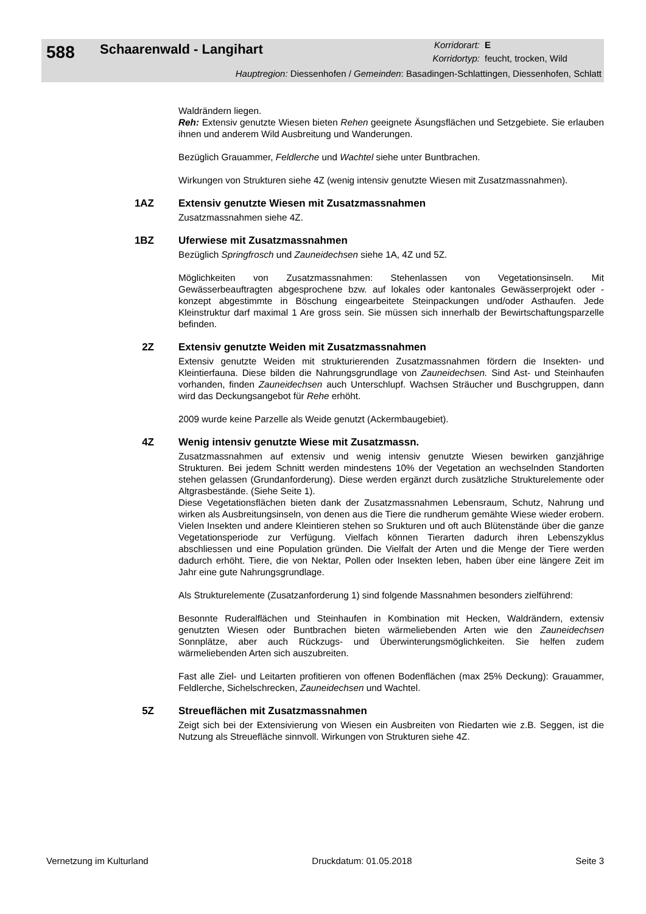588
Schaarenwald - Langihart
Korridorart:
E
Korridortyp:
feucht, trocken, Wild
Hauptregion: Diessenhofen / Gemeinden: Basadingen-Schlattingen, Diessenhofen, Schlatt
Waldrändern liegen.
Reh: Extensiv genutzte Wiesen bieten Rehen geeignete Äsungsflächen und Setzgebiete. Sie erlauben ihnen und anderem Wild Ausbreitung und Wanderungen.
Bezüglich Grauammer, Feldlerche und Wachtel siehe unter Buntbrachen.
Wirkungen von Strukturen siehe 4Z (wenig intensiv genutzte Wiesen mit Zusatzmassnahmen).
1AZ Extensiv genutzte Wiesen mit Zusatzmassnahmen
Zusatzmassnahmen siehe 4Z.
1BZ Uferwiese mit Zusatzmassnahmen
Bezüglich Springfrosch und Zauneidechsen siehe 1A, 4Z und 5Z.
Möglichkeiten von Zusatzmassnahmen: Stehenlassen von Vegetationsinseln. Mit Gewässerbeauftragten abgesprochene bzw. auf lokales oder kantonales Gewässerprojekt oder -konzept abgestimmte in Böschung eingearbeitete Steinpackungen und/oder Asthaufen. Jede Kleinstruktur darf maximal 1 Are gross sein. Sie müssen sich innerhalb der Bewirtschaftungsparzelle befinden.
2Z Extensiv genutzte Weiden mit Zusatzmassnahmen
Extensiv genutzte Weiden mit strukturierenden Zusatzmassnahmen fördern die Insekten- und Kleintierfauna. Diese bilden die Nahrungsgrundlage von Zauneidechsen. Sind Ast- und Steinhaufen vorhanden, finden Zauneidechsen auch Unterschlupf. Wachsen Sträucher und Buschgruppen, dann wird das Deckungsangebot für Rehe erhöht.
2009 wurde keine Parzelle als Weide genutzt (Ackermbaugebiet).
4Z Wenig intensiv genutzte Wiese mit Zusatzmassn.
Zusatzmassnahmen auf extensiv und wenig intensiv genutzte Wiesen bewirken ganzjährige Strukturen. Bei jedem Schnitt werden mindestens 10% der Vegetation an wechselnden Standorten stehen gelassen (Grundanforderung). Diese werden ergänzt durch zusätzliche Strukturelemente oder Altgrasbestände. (Siehe Seite 1).
Diese Vegetationsflächen bieten dank der Zusatzmassnahmen Lebensraum, Schutz, Nahrung und wirken als Ausbreitungsinseln, von denen aus die Tiere die rundherum gemähte Wiese wieder erobern. Vielen Insekten und andere Kleintieren stehen so Srukturen und oft auch Blütenstände über die ganze Vegetationsperiode zur Verfügung. Vielfach können Tierarten dadurch ihren Lebenszyklus abschliessen und eine Population gründen. Die Vielfalt der Arten und die Menge der Tiere werden dadurch erhöht. Tiere, die von Nektar, Pollen oder Insekten leben, haben über eine längere Zeit im Jahr eine gute Nahrungsgrundlage.
Als Strukturelemente (Zusatzanforderung 1) sind folgende Massnahmen besonders zielführend:
Besonnte Ruderalflächen und Steinhaufen in Kombination mit Hecken, Waldrändern, extensiv genutzten Wiesen oder Buntbrachen bieten wärmeliebenden Arten wie den Zauneidechsen Sonnplätze, aber auch Rückzugs- und Überwinterungsmöglichkeiten. Sie helfen zudem wärmeliebenden Arten sich auszubreiten.
Fast alle Ziel- und Leitarten profitieren von offenen Bodenflächen (max 25% Deckung): Grauammer, Feldlerche, Sichelschrecken, Zauneidechsen und Wachtel.
5Z Streueflächen mit Zusatzmassnahmen
Zeigt sich bei der Extensivierung von Wiesen ein Ausbreiten von Riedarten wie z.B. Seggen, ist die Nutzung als Streuefläche sinnvoll. Wirkungen von Strukturen siehe 4Z.
Vernetzung im Kulturland Druckdatum: 01.05.2018 Seite 3